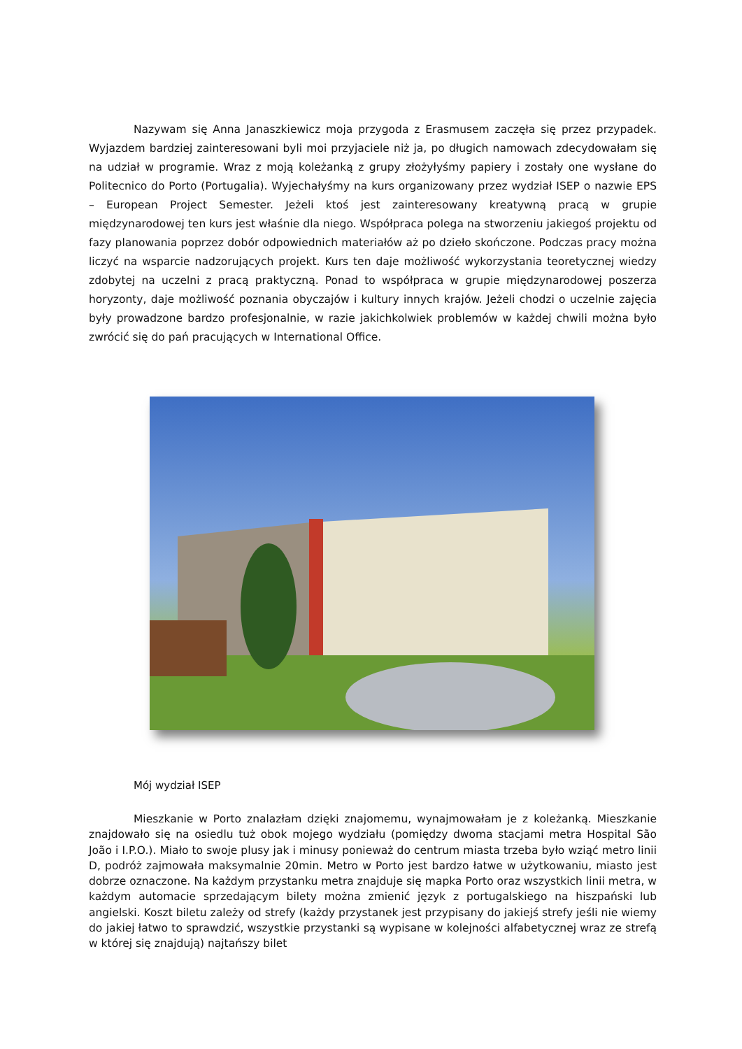Nazywam się Anna Janaszkiewicz moja przygoda z Erasmusem zaczęła się przez przypadek. Wyjazdem bardziej zainteresowani byli moi przyjaciele niż ja, po długich namowach zdecydowałam się na udział w programie. Wraz z moją koleżanką z grupy złożyłyśmy papiery i zostały one wysłane do Politecnico do Porto (Portugalia). Wyjechałyśmy na kurs organizowany przez wydział ISEP o nazwie EPS – European Project Semester. Jeżeli ktoś jest zainteresowany kreatywną pracą w grupie międzynarodowej ten kurs jest właśnie dla niego. Współpraca polega na stworzeniu jakiegoś projektu od fazy planowania poprzez dobór odpowiednich materiałów aż po dzieło skończone. Podczas pracy można liczyć na wsparcie nadzorujących projekt. Kurs ten daje możliwość wykorzystania teoretycznej wiedzy zdobytej na uczelni z pracą praktyczną. Ponad to współpraca w grupie międzynarodowej poszerza horyzonty, daje możliwość poznania obyczajów i kultury innych krajów. Jeżeli chodzi o uczelnie zajęcia były prowadzone bardzo profesjonalnie, w razie jakichkolwiek problemów w każdej chwili można było zwrócić się do pań pracujących w International Office.
Mój wydział ISEP
Mieszkanie w Porto znalazłam dzięki znajomemu, wynajmowałam je z koleżanką. Mieszkanie znajdowało się na osiedlu tuż obok mojego wydziału (pomiędzy dwoma stacjami metra Hospital São João i I.P.O.). Miało to swoje plusy jak i minusy ponieważ do centrum miasta trzeba było wziąć metro linii D, podróż zajmowała maksymalnie 20min. Metro w Porto jest bardzo łatwe w użytkowaniu, miasto jest dobrze oznaczone. Na każdym przystanku metra znajduje się mapka Porto oraz wszystkich linii metra, w każdym automacie sprzedającym bilety można zmienić język z portugalskiego na hiszpański lub angielski. Koszt biletu zależy od strefy (każdy przystanek jest przypisany do jakiejś strefy jeśli nie wiemy do jakiej łatwo to sprawdzić, wszystkie przystanki są wypisane w kolejności alfabetycznej wraz ze strefą w której się znajdują) najtańszy bilet